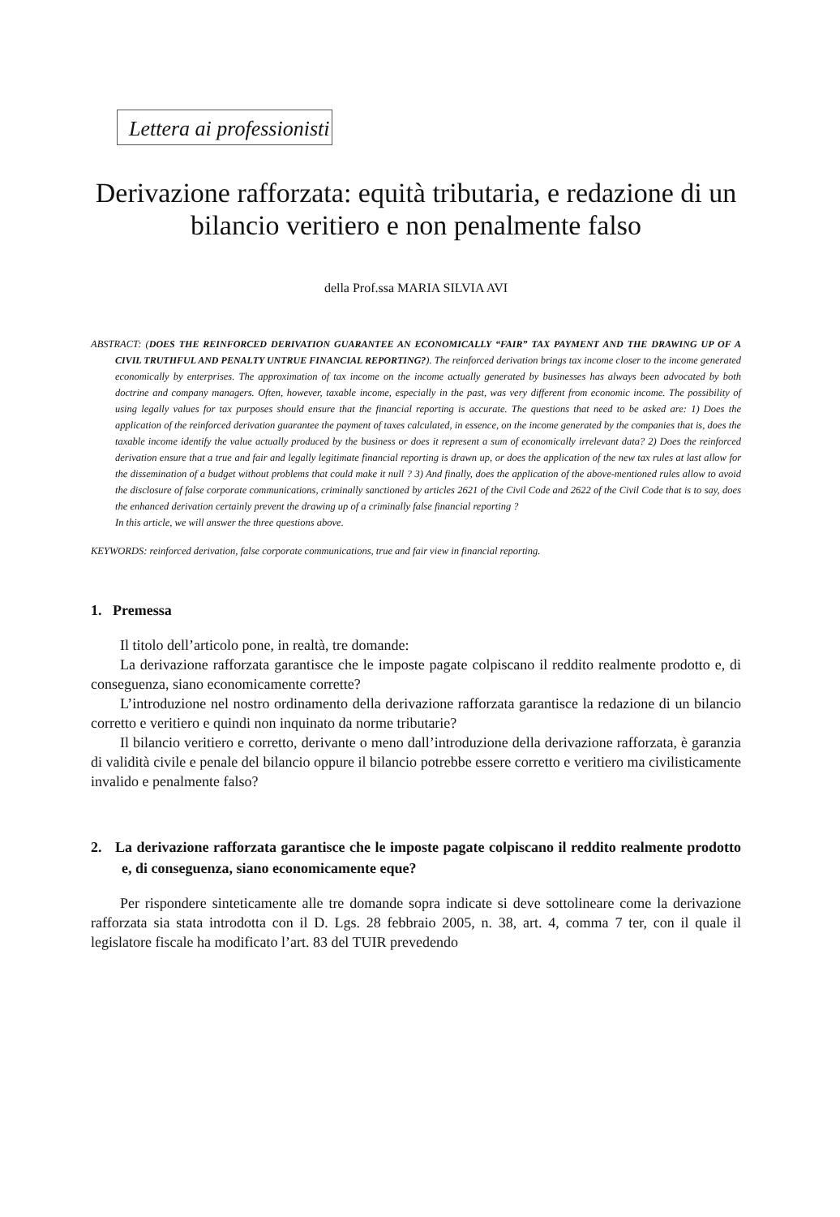Lettera ai professionisti
Derivazione rafforzata: equità tributaria, e redazione di un bilancio veritiero e non penalmente falso
della Prof.ssa MARIA SILVIA AVI
ABSTRACT: (DOES THE REINFORCED DERIVATION GUARANTEE AN ECONOMICALLY “FAIR” TAX PAYMENT AND THE DRAWING UP OF A CIVIL TRUTHFUL AND PENALTY UNTRUE FINANCIAL REPORTING?). The reinforced derivation brings tax income closer to the income generated economically by enterprises. The approximation of tax income on the income actually generated by businesses has always been advocated by both doctrine and company managers. Often, however, taxable income, especially in the past, was very different from economic income. The possibility of using legally values for tax purposes should ensure that the financial reporting is accurate. The questions that need to be asked are: 1) Does the application of the reinforced derivation guarantee the payment of taxes calculated, in essence, on the income generated by the companies that is, does the taxable income identify the value actually produced by the business or does it represent a sum of economically irrelevant data? 2) Does the reinforced derivation ensure that a true and fair and legally legitimate financial reporting is drawn up, or does the application of the new tax rules at last allow for the dissemination of a budget without problems that could make it null ? 3) And finally, does the application of the above-mentioned rules allow to avoid the disclosure of false corporate communications, criminally sanctioned by articles 2621 of the Civil Code and 2622 of the Civil Code that is to say, does the enhanced derivation certainly prevent the drawing up of a criminally false financial reporting ?
In this article, we will answer the three questions above.
KEYWORDS: reinforced derivation, false corporate communications, true and fair view in financial reporting.
1. Premessa
Il titolo dell’articolo pone, in realtà, tre domande:
La derivazione rafforzata garantisce che le imposte pagate colpiscano il reddito realmente prodotto e, di conseguenza, siano economicamente corrette?
L’introduzione nel nostro ordinamento della derivazione rafforzata garantisce la redazione di un bilancio corretto e veritiero e quindi non inquinato da norme tributarie?
Il bilancio veritiero e corretto, derivante o meno dall’introduzione della derivazione rafforzata, è garanzia di validità civile e penale del bilancio oppure il bilancio potrebbe essere corretto e veritiero ma civilisticamente invalido e penalmente falso?
2. La derivazione rafforzata garantisce che le imposte pagate colpiscano il reddito realmente prodotto e, di conseguenza, siano economicamente eque?
Per rispondere sinteticamente alle tre domande sopra indicate si deve sottolineare come la derivazione rafforzata sia stata introdotta con il D. Lgs. 28 febbraio 2005, n. 38, art. 4, comma 7 ter, con il quale il legislatore fiscale ha modificato l’art. 83 del TUIR prevedendo